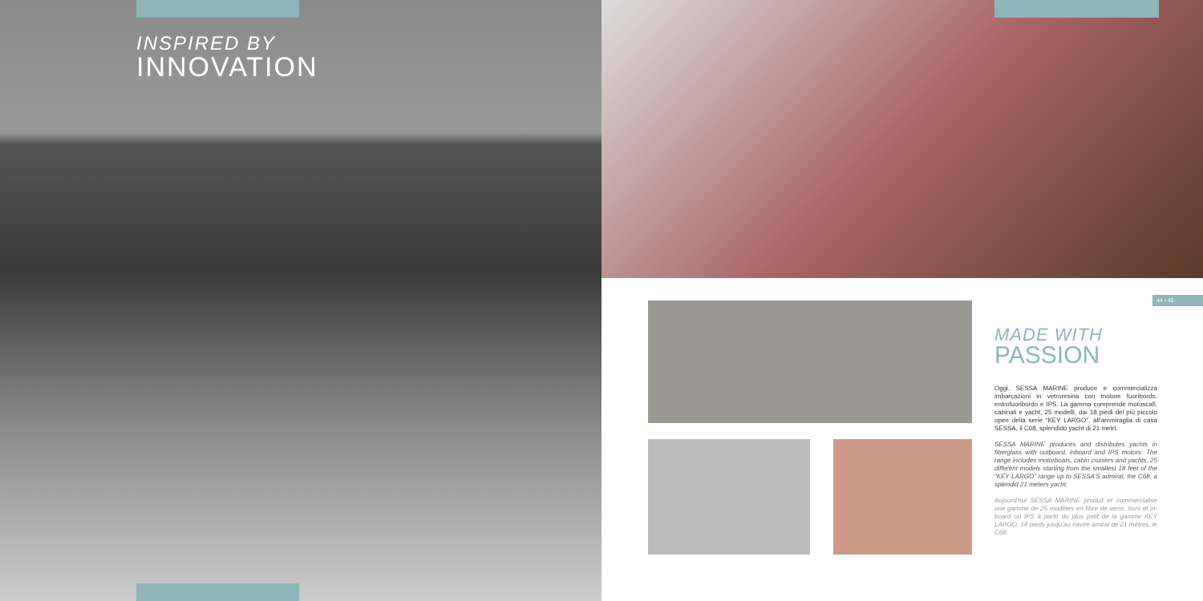INSPIRED BY
INNOVATION
44 / 45
MADE WITH
PASSION
Oggi, SESSA MARINE produce e commercializza imbarcazioni in vetroresina con motore fuoribordo, entrofuoribordo e IPS. La gamma comprende motoscafi, cabinati e yacht, 25 modelli, dai 18 piedi del più piccolo open della serie “KEY LARGO”, all’ammiraglia di casa SESSA, il C68, splendido yacht di 21 metri.
SESSA MARINE produces and distributes yachts in fiberglass with outboard, inboard and IPS motors. The range includes motorboats, cabin cruisers and yachts, 25 different models starting from the smallest 18 feet of the “KEY LARGO” range up to SESSA’S admiral, the C68, a splendid 21 meters yacht.
Aujourd’hui SESSA MARINE produit et commercialise une gamme de 25 modèles en fibre de verre, hors et in-board ou IPS à partir du plus petit de la gamme KEY LARGO, 18 pieds jusqu’au navire amiral de 21 mètres, le C68.